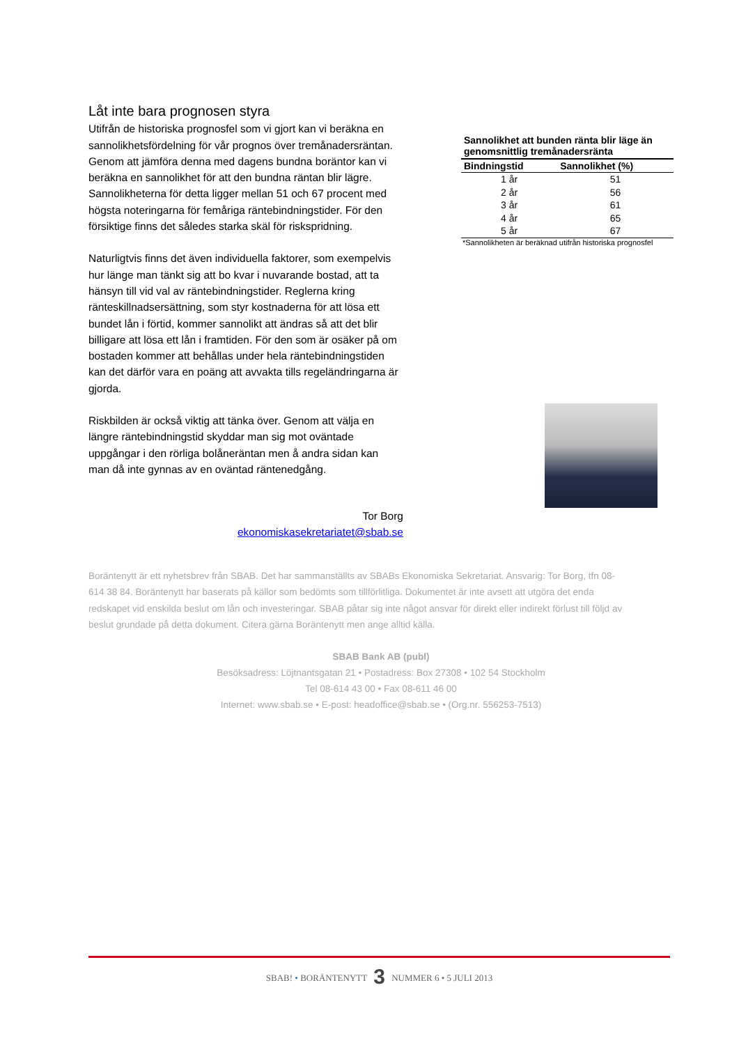Låt inte bara prognosen styra
Utifrån de historiska prognosfel som vi gjort kan vi beräkna en sannolikhetsfördelning för vår prognos över tremånadersräntan. Genom att jämföra denna med dagens bundna boräntor kan vi beräkna en sannolikhet för att den bundna räntan blir lägre. Sannolikheterna för detta ligger mellan 51 och 67 procent med högsta noteringarna för femåriga räntebindningstider. För den försiktige finns det således starka skäl för riskspridning.
Naturligtvis finns det även individuella faktorer, som exempelvis hur länge man tänkt sig att bo kvar i nuvarande bostad, att ta hänsyn till vid val av räntebindningstider. Reglerna kring ränteskillnadsersättning, som styr kostnaderna för att lösa ett bundet lån i förtid, kommer sannolikt att ändras så att det blir billigare att lösa ett lån i framtiden. För den som är osäker på om bostaden kommer att behållas under hela räntebindningstiden kan det därför vara en poäng att avvakta tills regeländringarna är gjorda.
Riskbilden är också viktig att tänka över. Genom att välja en längre räntebindningstid skyddar man sig mot oväntade uppgångar i den rörliga bolåneräntan men å andra sidan kan man då inte gynnas av en oväntad räntenedgång.
Sannolikhet att bunden ränta blir läge än genomsnittlig tremånadersränta
| Bindningstid | Sannolikhet (%) |
| --- | --- |
| 1 år | 51 |
| 2 år | 56 |
| 3 år | 61 |
| 4 år | 65 |
| 5 år | 67 |
*Sannolikheten är beräknad utifrån historiska prognosfel
Tor Borg
ekonomiskasekretariatet@sbab.se
Boräntenytt är ett nyhetsbrev från SBAB. Det har sammanställts av SBABs Ekonomiska Sekretariat. Ansvarig: Tor Borg, tfn 08-614 38 84. Boräntenytt har baserats på källor som bedömts som tillförlitliga. Dokumentet är inte avsett att utgöra det enda redskapet vid enskilda beslut om lån och investeringar. SBAB påtar sig inte något ansvar för direkt eller indirekt förlust till följd av beslut grundade på detta dokument. Citera gärna Boräntenytt men ange alltid källa.
SBAB Bank AB (publ)
Besöksadress: Löjtnantsgatan 21 • Postadress: Box 27308 • 102 54 Stockholm
Tel 08-614 43 00 • Fax 08-611 46 00
Internet: www.sbab.se • E-post: headoffice@sbab.se • (Org.nr. 556253-7513)
SBAB! • BORÄNTENYTT 3 NUMMER 6 • 5 JULI 2013